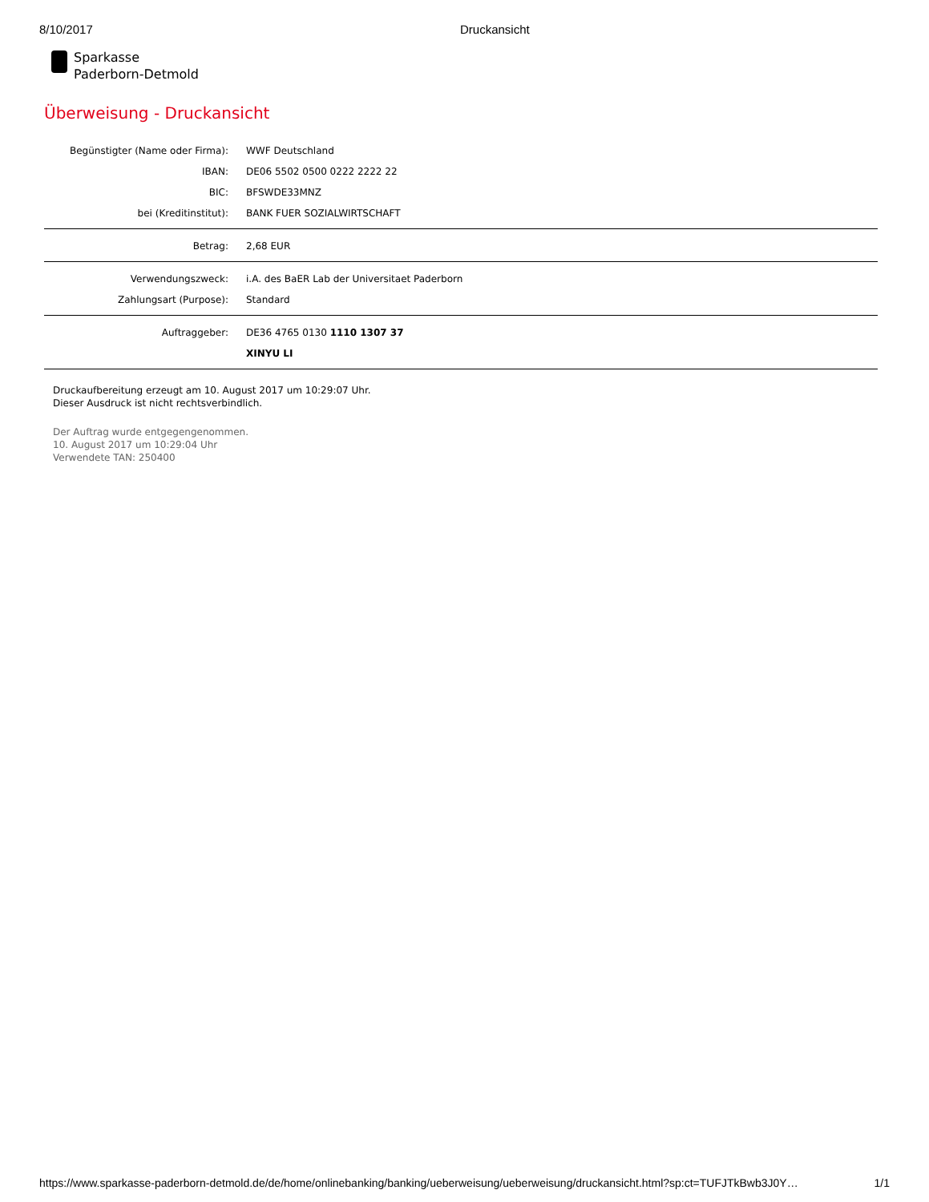8/10/2017 Druckansicht
Sparkasse
Paderborn-Detmold
Überweisung - Druckansicht
| Begünstigter (Name oder Firma): | WWF Deutschland |
| IBAN: | DE06 5502 0500 0222 2222 22 |
| BIC: | BFSWDE33MNZ |
| bei (Kreditinstitut): | BANK FUER SOZIALWIRTSCHAFT |
| Betrag: | 2,68 EUR |
| Verwendungszweck: | i.A. des BaER Lab der Universitaet Paderborn |
| Zahlungsart (Purpose): | Standard |
| Auftraggeber: | DE36 4765 0130 1110 1307 37 |
| | XINYU LI |
Druckaufbereitung erzeugt am 10. August 2017 um 10:29:07 Uhr.
Dieser Ausdruck ist nicht rechtsverbindlich.
Der Auftrag wurde entgegengenommen.
10. August 2017 um 10:29:04 Uhr
Verwendete TAN: 250400
https://www.sparkasse-paderborn-detmold.de/de/home/onlinebanking/banking/ueberweisung/ueberweisung/druckansicht.html?sp:ct=TUFJTkBwb3J0Y… 1/1